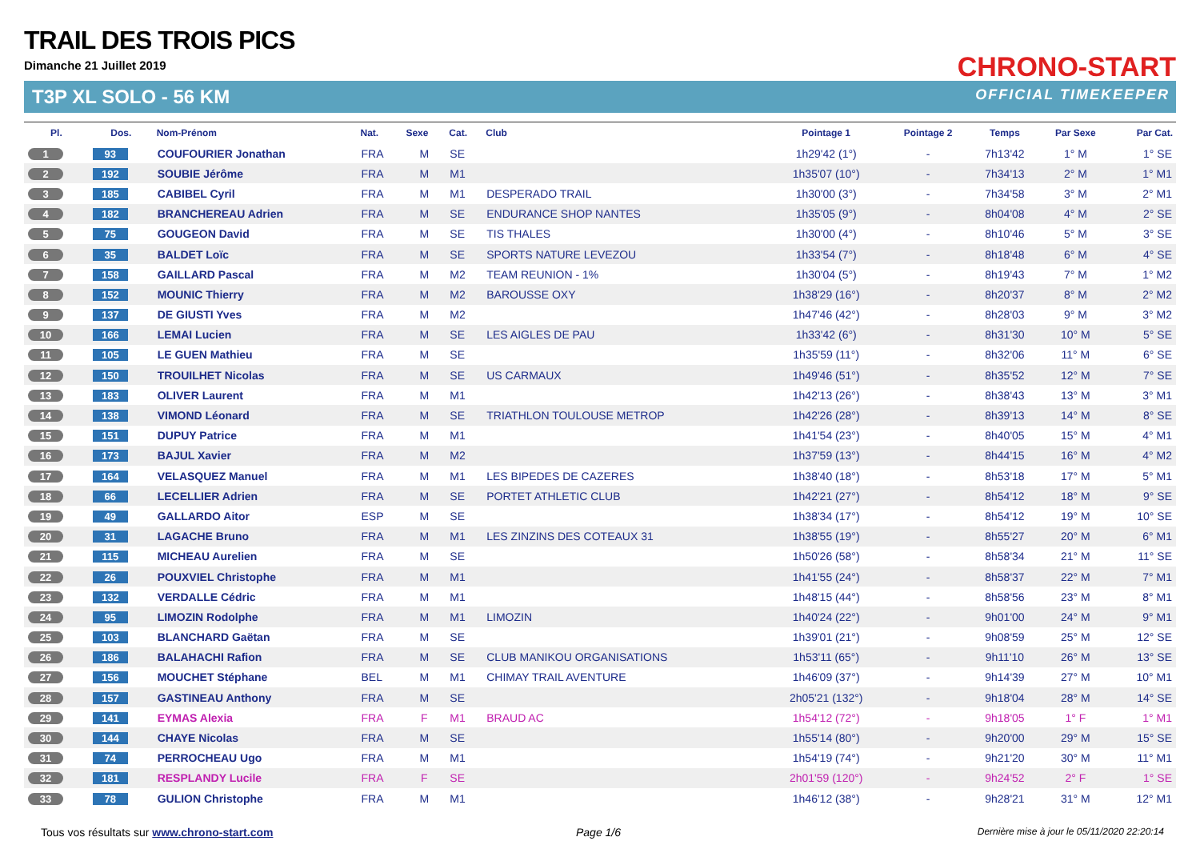TRAIL DES TROIS PICS
Dimanche 21 Juillet 2019
T3P XL SOLO - 56 KM
CHRONO-START
OFFICIAL TIMEKEEPER
| Pl. | Dos. | Nom-Prénom | Nat. | Sexe | Cat. | Club | Pointage 1 | Pointage 2 | Temps | Par Sexe | Par Cat. |
| --- | --- | --- | --- | --- | --- | --- | --- | --- | --- | --- | --- |
| 1 | 93 | COUFOURIER Jonathan | FRA | M | SE | | 1h29'42 (1°) | - | 7h13'42 | 1° M | 1° SE |
| 2 | 192 | SOUBIE Jérôme | FRA | M | M1 | | 1h35'07 (10°) | - | 7h34'13 | 2° M | 1° M1 |
| 3 | 185 | CABIBEL Cyril | FRA | M | M1 | DESPERADO TRAIL | 1h30'00 (3°) | - | 7h34'58 | 3° M | 2° M1 |
| 4 | 182 | BRANCHEREAU Adrien | FRA | M | SE | ENDURANCE SHOP NANTES | 1h35'05 (9°) | - | 8h04'08 | 4° M | 2° SE |
| 5 | 75 | GOUGEON David | FRA | M | SE | TIS THALES | 1h30'00 (4°) | - | 8h10'46 | 5° M | 3° SE |
| 6 | 35 | BALDET Loïc | FRA | M | SE | SPORTS NATURE LEVEZOU | 1h33'54 (7°) | - | 8h18'48 | 6° M | 4° SE |
| 7 | 158 | GAILLARD Pascal | FRA | M | M2 | TEAM REUNION - 1% | 1h30'04 (5°) | - | 8h19'43 | 7° M | 1° M2 |
| 8 | 152 | MOUNIC Thierry | FRA | M | M2 | BAROUSSE OXY | 1h38'29 (16°) | - | 8h20'37 | 8° M | 2° M2 |
| 9 | 137 | DE GIUSTI Yves | FRA | M | M2 | | 1h47'46 (42°) | - | 8h28'03 | 9° M | 3° M2 |
| 10 | 166 | LEMAI Lucien | FRA | M | SE | LES AIGLES DE PAU | 1h33'42 (6°) | - | 8h31'30 | 10° M | 5° SE |
| 11 | 105 | LE GUEN Mathieu | FRA | M | SE | | 1h35'59 (11°) | - | 8h32'06 | 11° M | 6° SE |
| 12 | 150 | TROUILHET Nicolas | FRA | M | SE | US CARMAUX | 1h49'46 (51°) | - | 8h35'52 | 12° M | 7° SE |
| 13 | 183 | OLIVER Laurent | FRA | M | M1 | | 1h42'13 (26°) | - | 8h38'43 | 13° M | 3° M1 |
| 14 | 138 | VIMOND Léonard | FRA | M | SE | TRIATHLON TOULOUSE METROP | 1h42'26 (28°) | - | 8h39'13 | 14° M | 8° SE |
| 15 | 151 | DUPUY Patrice | FRA | M | M1 | | 1h41'54 (23°) | - | 8h40'05 | 15° M | 4° M1 |
| 16 | 173 | BAJUL Xavier | FRA | M | M2 | | 1h37'59 (13°) | - | 8h44'15 | 16° M | 4° M2 |
| 17 | 164 | VELASQUEZ Manuel | FRA | M | M1 | LES BIPEDES DE CAZERES | 1h38'40 (18°) | - | 8h53'18 | 17° M | 5° M1 |
| 18 | 66 | LECELLIER Adrien | FRA | M | SE | PORTET ATHLETIC CLUB | 1h42'21 (27°) | - | 8h54'12 | 18° M | 9° SE |
| 19 | 49 | GALLARDO Aitor | ESP | M | SE | | 1h38'34 (17°) | - | 8h54'12 | 19° M | 10° SE |
| 20 | 31 | LAGACHE Bruno | FRA | M | M1 | LES ZINZINS DES COTEAUX 31 | 1h38'55 (19°) | - | 8h55'27 | 20° M | 6° M1 |
| 21 | 115 | MICHEAU Aurelien | FRA | M | SE | | 1h50'26 (58°) | - | 8h58'34 | 21° M | 11° SE |
| 22 | 26 | POUXVIEL Christophe | FRA | M | M1 | | 1h41'55 (24°) | - | 8h58'37 | 22° M | 7° M1 |
| 23 | 132 | VERDALLE Cédric | FRA | M | M1 | | 1h48'15 (44°) | - | 8h58'56 | 23° M | 8° M1 |
| 24 | 95 | LIMOZIN Rodolphe | FRA | M | M1 | LIMOZIN | 1h40'24 (22°) | - | 9h01'00 | 24° M | 9° M1 |
| 25 | 103 | BLANCHARD Gaëtan | FRA | M | SE | | 1h39'01 (21°) | - | 9h08'59 | 25° M | 12° SE |
| 26 | 186 | BALAHACHI Rafion | FRA | M | SE | CLUB MANIKOU ORGANISATIONS | 1h53'11 (65°) | - | 9h11'10 | 26° M | 13° SE |
| 27 | 156 | MOUCHET Stéphane | BEL | M | M1 | CHIMAY TRAIL AVENTURE | 1h46'09 (37°) | - | 9h14'39 | 27° M | 10° M1 |
| 28 | 157 | GASTINEAU Anthony | FRA | M | SE | | 2h05'21 (132°) | - | 9h18'04 | 28° M | 14° SE |
| 29 | 141 | EYMAS Alexia | FRA | F | M1 | BRAUD AC | 1h54'12 (72°) | - | 9h18'05 | 1° F | 1° M1 |
| 30 | 144 | CHAYE Nicolas | FRA | M | SE | | 1h55'14 (80°) | - | 9h20'00 | 29° M | 15° SE |
| 31 | 74 | PERROCHEAU Ugo | FRA | M | M1 | | 1h54'19 (74°) | - | 9h21'20 | 30° M | 11° M1 |
| 32 | 181 | RESPLANDY Lucile | FRA | F | SE | | 2h01'59 (120°) | - | 9h24'52 | 2° F | 1° SE |
| 33 | 78 | GULION Christophe | FRA | M | M1 | | 1h46'12 (38°) | - | 9h28'21 | 31° M | 12° M1 |
Tous vos résultats sur www.chrono-start.com
Page 1/6
Dernière mise à jour le 05/11/2020 22:20:14